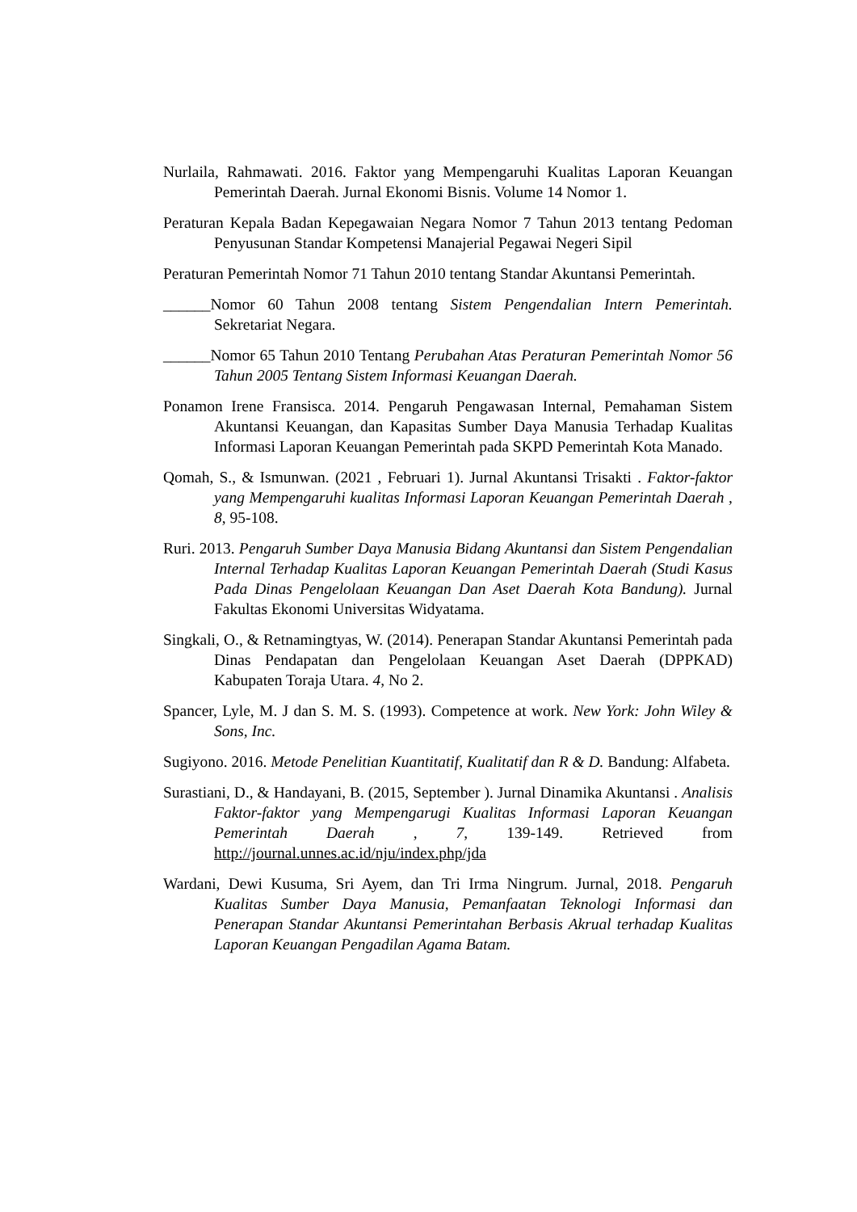Nurlaila, Rahmawati. 2016. Faktor yang Mempengaruhi Kualitas Laporan Keuangan Pemerintah Daerah. Jurnal Ekonomi Bisnis. Volume 14 Nomor 1.
Peraturan Kepala Badan Kepegawaian Negara Nomor 7 Tahun 2013 tentang Pedoman Penyusunan Standar Kompetensi Manajerial Pegawai Negeri Sipil
Peraturan Pemerintah Nomor 71 Tahun 2010 tentang Standar Akuntansi Pemerintah.
______Nomor 60 Tahun 2008 tentang Sistem Pengendalian Intern Pemerintah. Sekretariat Negara.
______Nomor 65 Tahun 2010 Tentang Perubahan Atas Peraturan Pemerintah Nomor 56 Tahun 2005 Tentang Sistem Informasi Keuangan Daerah.
Ponamon Irene Fransisca. 2014. Pengaruh Pengawasan Internal, Pemahaman Sistem Akuntansi Keuangan, dan Kapasitas Sumber Daya Manusia Terhadap Kualitas Informasi Laporan Keuangan Pemerintah pada SKPD Pemerintah Kota Manado.
Qomah, S., & Ismunwan. (2021 , Februari 1). Jurnal Akuntansi Trisakti . Faktor-faktor yang Mempengaruhi kualitas Informasi Laporan Keuangan Pemerintah Daerah , 8, 95-108.
Ruri. 2013. Pengaruh Sumber Daya Manusia Bidang Akuntansi dan Sistem Pengendalian Internal Terhadap Kualitas Laporan Keuangan Pemerintah Daerah (Studi Kasus Pada Dinas Pengelolaan Keuangan Dan Aset Daerah Kota Bandung). Jurnal Fakultas Ekonomi Universitas Widyatama.
Singkali, O., & Retnamingtyas, W. (2014). Penerapan Standar Akuntansi Pemerintah pada Dinas Pendapatan dan Pengelolaan Keuangan Aset Daerah (DPPKAD) Kabupaten Toraja Utara. 4, No 2.
Spancer, Lyle, M. J dan S. M. S. (1993). Competence at work. New York: John Wiley & Sons, Inc.
Sugiyono. 2016. Metode Penelitian Kuantitatif, Kualitatif dan R & D. Bandung: Alfabeta.
Surastiani, D., & Handayani, B. (2015, September ). Jurnal Dinamika Akuntansi . Analisis Faktor-faktor yang Mempengarugi Kualitas Informasi Laporan Keuangan Pemerintah Daerah , 7, 139-149. Retrieved from http://journal.unnes.ac.id/nju/index.php/jda
Wardani, Dewi Kusuma, Sri Ayem, dan Tri Irma Ningrum. Jurnal, 2018. Pengaruh Kualitas Sumber Daya Manusia, Pemanfaatan Teknologi Informasi dan Penerapan Standar Akuntansi Pemerintahan Berbasis Akrual terhadap Kualitas Laporan Keuangan Pengadilan Agama Batam.